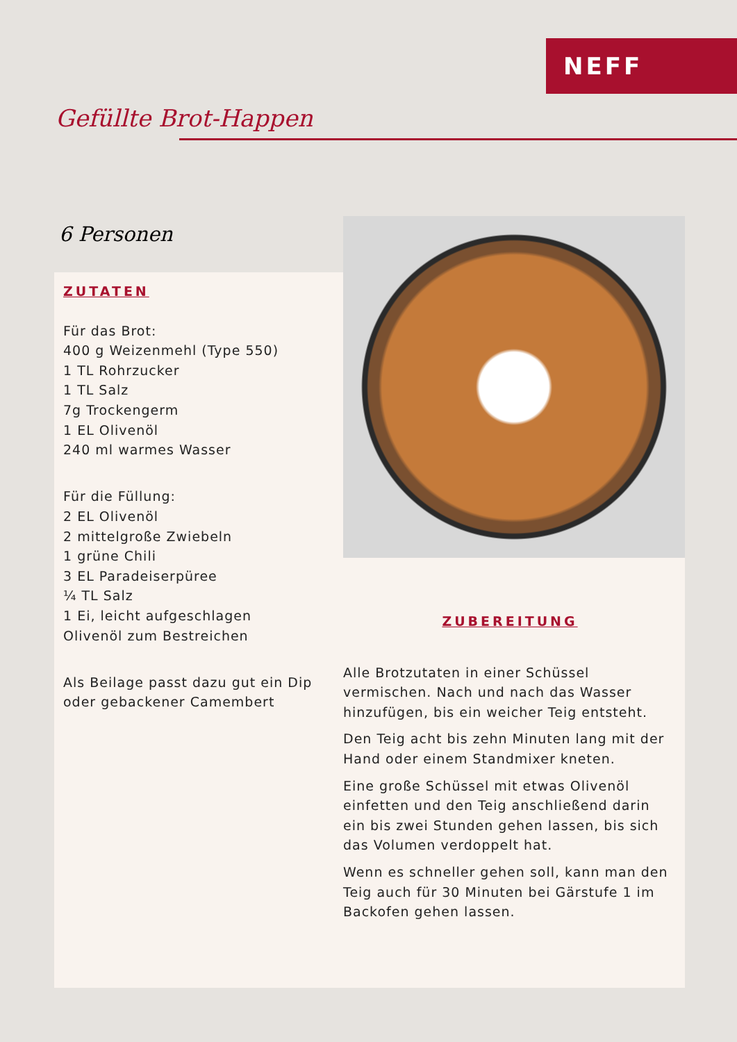NEFF
Gefüllte Brot-Happen
6 Personen
ZUTATEN
Für das Brot:
400 g Weizenmehl (Type 550)
1 TL Rohrzucker
1 TL Salz
7g Trockengerm
1 EL Olivenöl
240 ml warmes Wasser
Für die Füllung:
2 EL Olivenöl
2 mittelgroße Zwiebeln
1 grüne Chili
3 EL Paradeiserpüree
¼ TL Salz
1 Ei, leicht aufgeschlagen
Olivenöl zum Bestreichen
Als Beilage passt dazu gut ein Dip oder gebackener Camembert
ZUBEREITUNG
Alle Brotzutaten in einer Schüssel vermischen. Nach und nach das Wasser hinzufügen, bis ein weicher Teig entsteht.
Den Teig acht bis zehn Minuten lang mit der Hand oder einem Standmixer kneten.
Eine große Schüssel mit etwas Olivenöl einfetten und den Teig anschließend darin ein bis zwei Stunden gehen lassen, bis sich das Volumen verdoppelt hat.
Wenn es schneller gehen soll, kann man den Teig auch für 30 Minuten bei Gärstufe 1 im Backofen gehen lassen.